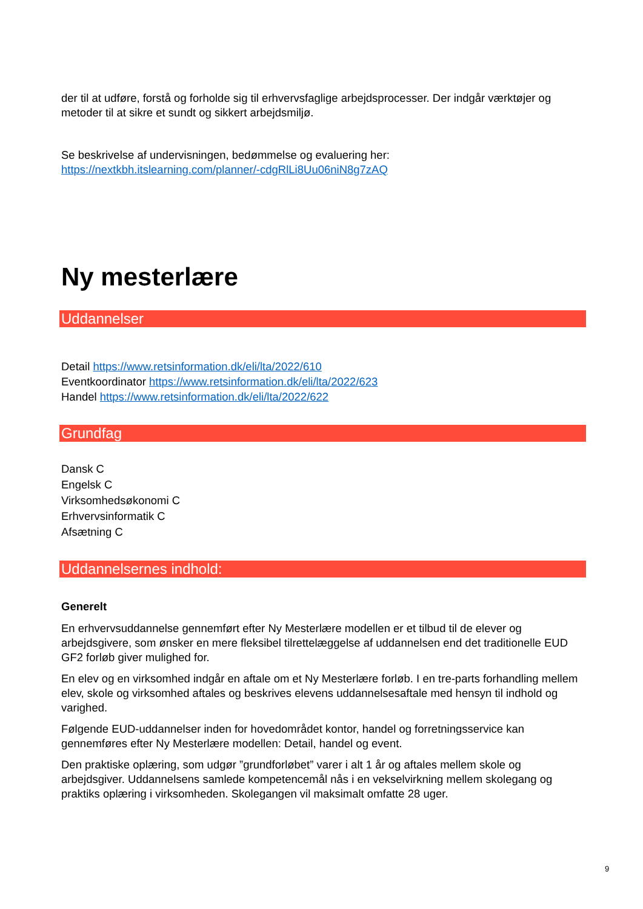der til at udføre, forstå og forholde sig til erhvervsfaglige arbejdsprocesser. Der indgår værktøjer og metoder til at sikre et sundt og sikkert arbejdsmiljø.
Se beskrivelse af undervisningen, bedømmelse og evaluering her:
https://nextkbh.itslearning.com/planner/-cdgRlLi8Uu06niN8g7zAQ
Ny mesterlære
Uddannelser
Detail https://www.retsinformation.dk/eli/lta/2022/610
Eventkoordinator https://www.retsinformation.dk/eli/lta/2022/623
Handel https://www.retsinformation.dk/eli/lta/2022/622
Grundfag
Dansk C
Engelsk C
Virksomhedsøkonomi C
Erhvervsinformatik C
Afsætning C
Uddannelsernes indhold:
Generelt
En erhvervsuddannelse gennemført efter Ny Mesterlære modellen er et tilbud til de elever og arbejdsgivere, som ønsker en mere fleksibel tilrettelæggelse af uddannelsen end det traditionelle EUD GF2 forløb giver mulighed for.
En elev og en virksomhed indgår en aftale om et Ny Mesterlære forløb. I en tre-parts forhandling mellem elev, skole og virksomhed aftales og beskrives elevens uddannelsesaftale med hensyn til indhold og varighed.
Følgende EUD-uddannelser inden for hovedområdet kontor, handel og forretningsservice kan gennemføres efter Ny Mesterlære modellen: Detail, handel og event.
Den praktiske oplæring, som udgør ”grundforløbet” varer i alt 1 år og aftales mellem skole og arbejdsgiver. Uddannelsens samlede kompetencemål nås i en vekselvirkning mellem skolegang og praktiks oplæring i virksomheden. Skolegangen vil maksimalt omfatte 28 uger.
9